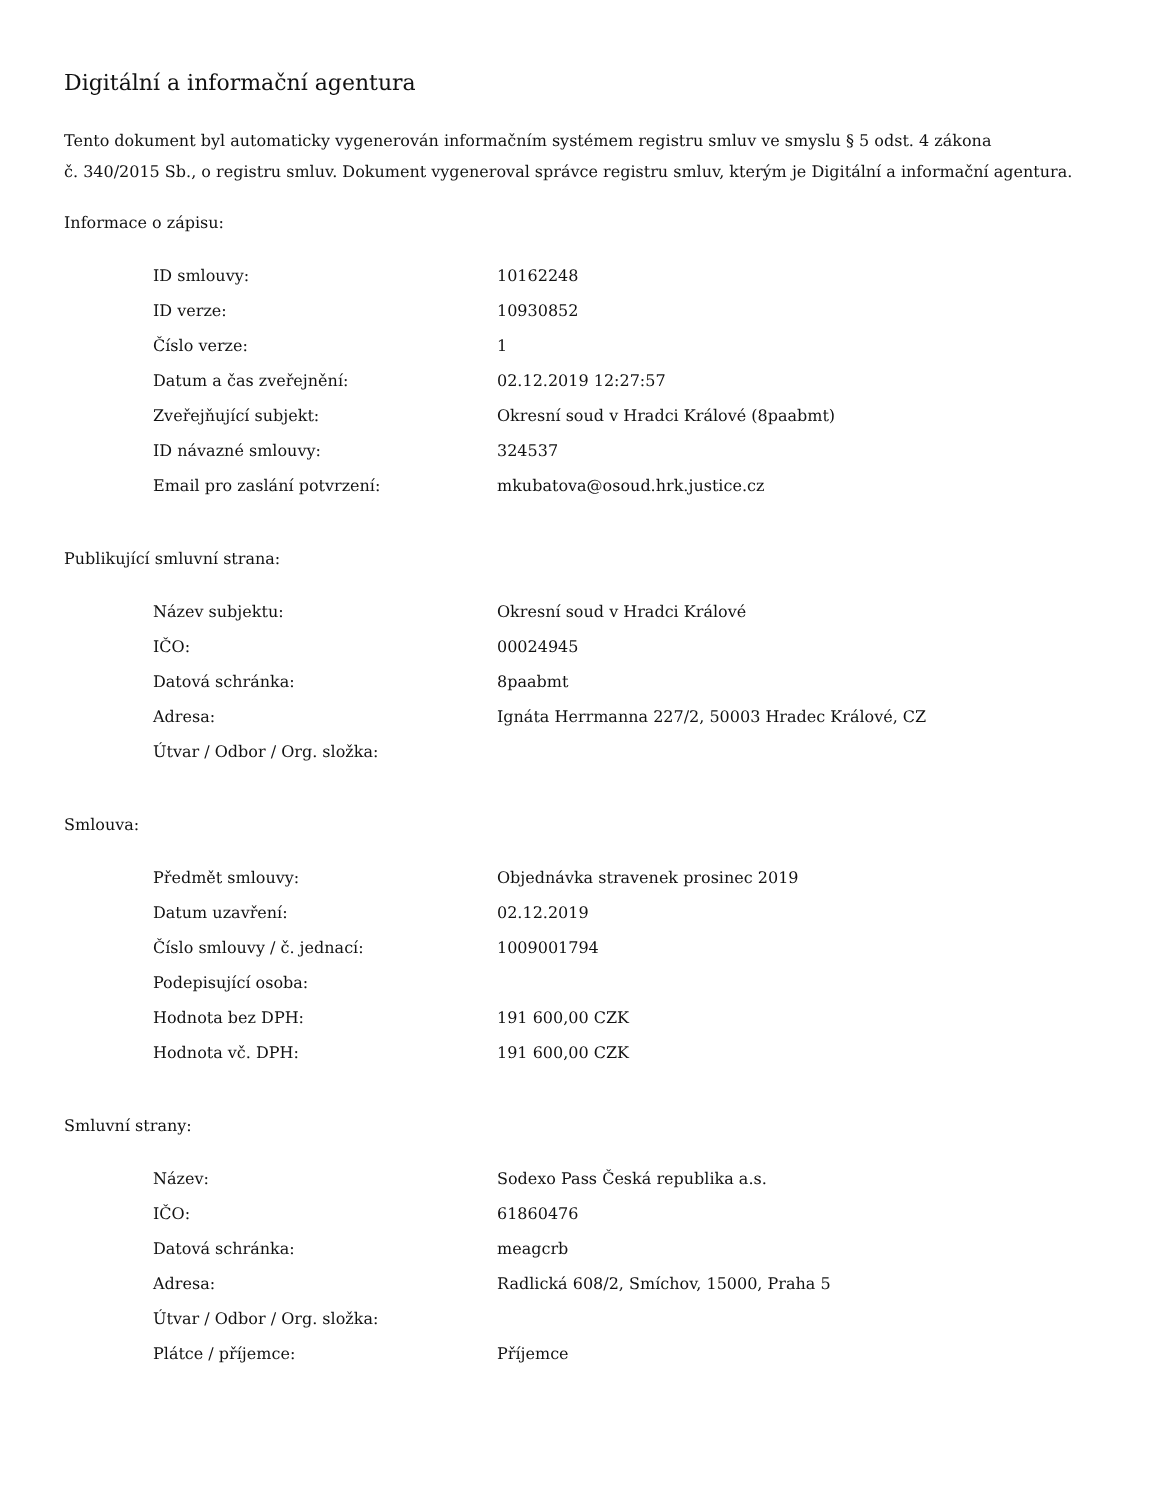Digitální a informační agentura
Tento dokument byl automaticky vygenerován informačním systémem registru smluv ve smyslu § 5 odst. 4 zákona
č. 340/2015 Sb., o registru smluv. Dokument vygeneroval správce registru smluv, kterým je Digitální a informační agentura.
Informace o zápisu:
| ID smlouvy: | 10162248 |
| ID verze: | 10930852 |
| Číslo verze: | 1 |
| Datum a čas zveřejnění: | 02.12.2019 12:27:57 |
| Zveřejňující subjekt: | Okresní soud v Hradci Králové (8paabmt) |
| ID návazné smlouvy: | 324537 |
| Email pro zaslání potvrzení: | mkubatova@osoud.hrk.justice.cz |
Publikující smluvní strana:
| Název subjektu: | Okresní soud v Hradci Králové |
| IČO: | 00024945 |
| Datová schránka: | 8paabmt |
| Adresa: | Ignáta Herrmanna 227/2, 50003 Hradec Králové, CZ |
| Útvar / Odbor / Org. složka: | |
Smlouva:
| Předmět smlouvy: | Objednávka stravenek prosinec 2019 |
| Datum uzavření: | 02.12.2019 |
| Číslo smlouvy / č. jednací: | 1009001794 |
| Podepisující osoba: | |
| Hodnota bez DPH: | 191 600,00 CZK |
| Hodnota vč. DPH: | 191 600,00 CZK |
Smluvní strany:
| Název: | Sodexo Pass Česká republika a.s. |
| IČO: | 61860476 |
| Datová schránka: | meagcrb |
| Adresa: | Radlická 608/2, Smíchov, 15000, Praha 5 |
| Útvar / Odbor / Org. složka: | |
| Plátce / příjemce: | Příjemce |